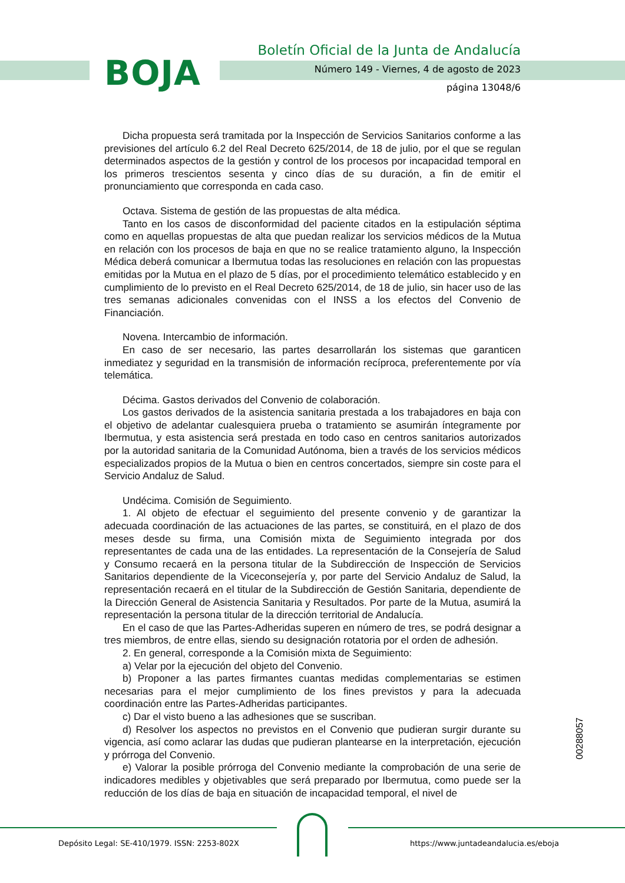BOJA
Boletín Oficial de la Junta de Andalucía
Número 149 - Viernes, 4 de agosto de 2023
página 13048/6
Dicha propuesta será tramitada por la Inspección de Servicios Sanitarios conforme a las previsiones del artículo 6.2 del Real Decreto 625/2014, de 18 de julio, por el que se regulan determinados aspectos de la gestión y control de los procesos por incapacidad temporal en los primeros trescientos sesenta y cinco días de su duración, a fin de emitir el pronunciamiento que corresponda en cada caso.
Octava. Sistema de gestión de las propuestas de alta médica.
Tanto en los casos de disconformidad del paciente citados en la estipulación séptima como en aquellas propuestas de alta que puedan realizar los servicios médicos de la Mutua en relación con los procesos de baja en que no se realice tratamiento alguno, la Inspección Médica deberá comunicar a Ibermutua todas las resoluciones en relación con las propuestas emitidas por la Mutua en el plazo de 5 días, por el procedimiento telemático establecido y en cumplimiento de lo previsto en el Real Decreto 625/2014, de 18 de julio, sin hacer uso de las tres semanas adicionales convenidas con el INSS a los efectos del Convenio de Financiación.
Novena. Intercambio de información.
En caso de ser necesario, las partes desarrollarán los sistemas que garanticen inmediatez y seguridad en la transmisión de información recíproca, preferentemente por vía telemática.
Décima. Gastos derivados del Convenio de colaboración.
Los gastos derivados de la asistencia sanitaria prestada a los trabajadores en baja con el objetivo de adelantar cualesquiera prueba o tratamiento se asumirán íntegramente por Ibermutua, y esta asistencia será prestada en todo caso en centros sanitarios autorizados por la autoridad sanitaria de la Comunidad Autónoma, bien a través de los servicios médicos especializados propios de la Mutua o bien en centros concertados, siempre sin coste para el Servicio Andaluz de Salud.
Undécima. Comisión de Seguimiento.
1. Al objeto de efectuar el seguimiento del presente convenio y de garantizar la adecuada coordinación de las actuaciones de las partes, se constituirá, en el plazo de dos meses desde su firma, una Comisión mixta de Seguimiento integrada por dos representantes de cada una de las entidades. La representación de la Consejería de Salud y Consumo recaerá en la persona titular de la Subdirección de Inspección de Servicios Sanitarios dependiente de la Viceconsejería y, por parte del Servicio Andaluz de Salud, la representación recaerá en el titular de la Subdirección de Gestión Sanitaria, dependiente de la Dirección General de Asistencia Sanitaria y Resultados. Por parte de la Mutua, asumirá la representación la persona titular de la dirección territorial de Andalucía.
En el caso de que las Partes-Adheridas superen en número de tres, se podrá designar a tres miembros, de entre ellas, siendo su designación rotatoria por el orden de adhesión.
2. En general, corresponde a la Comisión mixta de Seguimiento:
a) Velar por la ejecución del objeto del Convenio.
b) Proponer a las partes firmantes cuantas medidas complementarias se estimen necesarias para el mejor cumplimiento de los fines previstos y para la adecuada coordinación entre las Partes-Adheridas participantes.
c) Dar el visto bueno a las adhesiones que se suscriban.
d) Resolver los aspectos no previstos en el Convenio que pudieran surgir durante su vigencia, así como aclarar las dudas que pudieran plantearse en la interpretación, ejecución y prórroga del Convenio.
e) Valorar la posible prórroga del Convenio mediante la comprobación de una serie de indicadores medibles y objetivables que será preparado por Ibermutua, como puede ser la reducción de los días de baja en situación de incapacidad temporal, el nivel de
00288057
Depósito Legal: SE-410/1979. ISSN: 2253-802X
https://www.juntadeandalucia.es/eboja